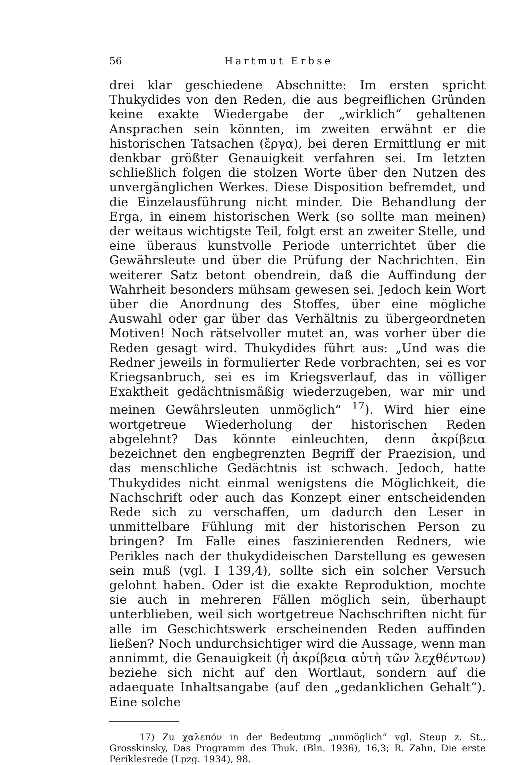56 Hartmut Erbse
drei klar geschiedene Abschnitte: Im ersten spricht Thukydides von den Reden, die aus begreiflichen Gründen keine exakte Wiedergabe der „wirklich“ gehaltenen Ansprachen sein könnten, im zweiten erwähnt er die historischen Tatsachen (ἔργα), bei deren Ermittlung er mit denkbar größter Genauigkeit verfahren sei. Im letzten schließlich folgen die stolzen Worte über den Nutzen des unvergänglichen Werkes. Diese Disposition befremdet, und die Einzelausführung nicht minder. Die Behandlung der Erga, in einem historischen Werk (so sollte man meinen) der weitaus wichtigste Teil, folgt erst an zweiter Stelle, und eine überaus kunstvolle Periode unterrichtet über die Gewährsleute und über die Prüfung der Nachrichten. Ein weiterer Satz betont obendrein, daß die Auffindung der Wahrheit besonders mühsam gewesen sei. Jedoch kein Wort über die Anordnung des Stoffes, über eine mögliche Auswahl oder gar über das Verhältnis zu übergeordneten Motiven! Noch rätselvoller mutet an, was vorher über die Reden gesagt wird. Thukydides führt aus: „Und was die Redner jeweils in formulierter Rede vorbrachten, sei es vor Kriegsanbruch, sei es im Kriegsverlauf, das in völliger Exaktheit gedächtnismäßig wiederzugeben, war mir und meinen Gewährsleuten unmöglich“ <sup>17</sup>). Wird hier eine wortgetreue Wiederholung der historischen Reden abgelehnt? Das könnte einleuchten, denn ἀκρίβεια bezeichnet den engbegrenzten Begriff der Praezision, und das menschliche Gedächtnis ist schwach. Jedoch, hatte Thukydides nicht einmal wenigstens die Möglichkeit, die Nachschrift oder auch das Konzept einer entscheidenden Rede sich zu verschaffen, um dadurch den Leser in unmittelbare Fühlung mit der historischen Person zu bringen? Im Falle eines faszinierenden Redners, wie Perikles nach der thukydideischen Darstellung es gewesen sein muß (vgl. I 139,4), sollte sich ein solcher Versuch gelohnt haben. Oder ist die exakte Reproduktion, mochte sie auch in mehreren Fällen möglich sein, überhaupt unterblieben, weil sich wortgetreue Nachschriften nicht für alle im Geschichtswerk erscheinenden Reden auffinden ließen? Noch undurchsichtiger wird die Aussage, wenn man annimmt, die Genauigkeit (ἡ ἀκρίβεια αὐτὴ τῶν λεχθέντων) beziehe sich nicht auf den Wortlaut, sondern auf die adaequate Inhaltsangabe (auf den „gedanklichen Gehalt“). Eine solche
17) Zu χαλεπόν in der Bedeutung „unmöglich“ vgl. Steup z. St., Grosskinsky, Das Programm des Thuk. (Bln. 1936), 16,3; R. Zahn, Die erste Periklesrede (Lpzg. 1934), 98.